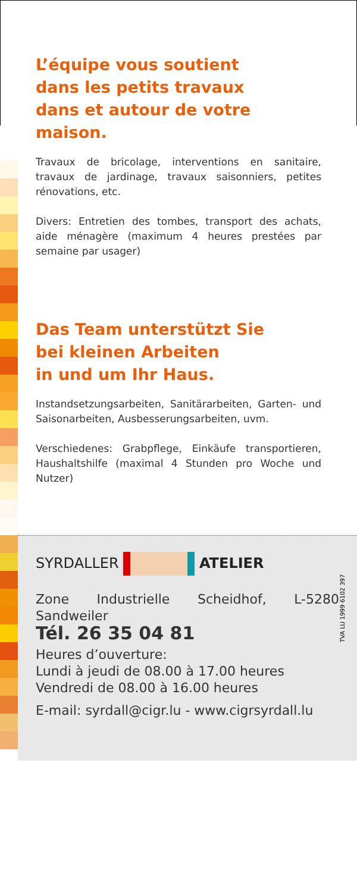L’équipe vous soutient
dans les petits travaux
dans et autour de votre maison.
Travaux de bricolage, interventions en sanitaire, travaux de jardinage, travaux saisonniers, petites rénovations, etc.
Divers: Entretien des tombes, transport des achats, aide ménagère (maximum 4 heures prestées par semaine par usager)
Das Team unterstützt Sie
bei kleinen Arbeiten
in und um Ihr Haus.
Instandsetzungsarbeiten, Sanitärarbeiten, Garten- und Saisonarbeiten, Ausbesserungsarbeiten, uvm.
Verschiedenes: Grabpflege, Einkäufe transportieren, Haushaltshilfe (maximal 4 Stunden pro Woche und Nutzer)
SYRDALLER ATELIER
Zone Industrielle Scheidhof, L-5280 Sandweiler
Tél. 26 35 04 81
Heures d’ouverture:
Lundi à jeudi de 08.00 à 17.00 heures
Vendredi de 08.00 à 16.00 heures
E-mail: syrdall@cigr.lu - www.cigrsyrdall.lu
TVA LU 1999 6102 397